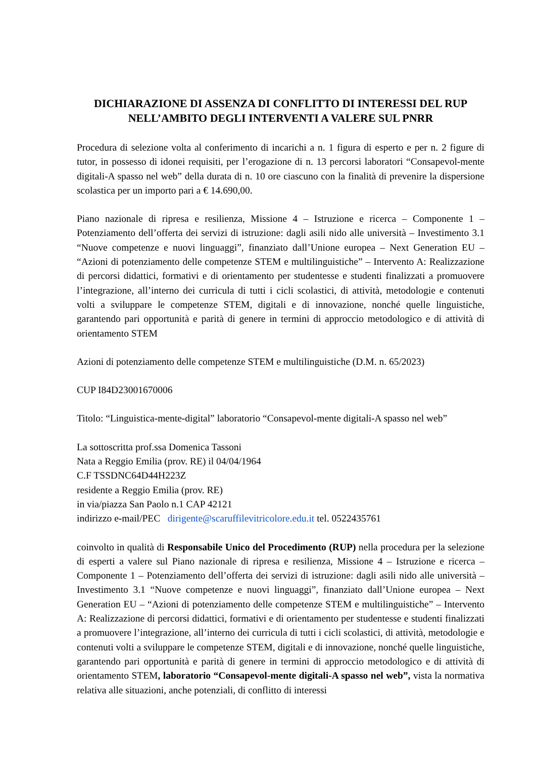DICHIARAZIONE DI ASSENZA DI CONFLITTO DI INTERESSI DEL RUP NELL’AMBITO DEGLI INTERVENTI A VALERE SUL PNRR
Procedura di selezione volta al conferimento di incarichi a n. 1 figura di esperto e per n. 2 figure di tutor, in possesso di idonei requisiti, per l’erogazione di n. 13 percorsi laboratori “Consapevol-mente digitali-A spasso nel web” della durata di n. 10 ore ciascuno con la finalità di prevenire la dispersione scolastica per un importo pari a € 14.690,00.
Piano nazionale di ripresa e resilienza, Missione 4 – Istruzione e ricerca – Componente 1 – Potenziamento dell’offerta dei servizi di istruzione: dagli asili nido alle università – Investimento 3.1 “Nuove competenze e nuovi linguaggi”, finanziato dall’Unione europea – Next Generation EU – “Azioni di potenziamento delle competenze STEM e multilinguistiche” – Intervento A: Realizzazione di percorsi didattici, formativi e di orientamento per studentesse e studenti finalizzati a promuovere l’integrazione, all’interno dei curricula di tutti i cicli scolastici, di attività, metodologie e contenuti volti a sviluppare le competenze STEM, digitali e di innovazione, nonché quelle linguistiche, garantendo pari opportunità e parità di genere in termini di approccio metodologico e di attività di orientamento STEM
Azioni di potenziamento delle competenze STEM e multilinguistiche (D.M. n. 65/2023)
CUP I84D23001670006
Titolo: “Linguistica-mente-digital” laboratorio “Consapevol-mente digitali-A spasso nel web”
La sottoscritta prof.ssa Domenica Tassoni
Nata a Reggio Emilia (prov. RE) il 04/04/1964
C.F TSSDNC64D44H223Z
residente a Reggio Emilia (prov. RE)
in via/piazza San Paolo n.1 CAP 42121
indirizzo e-mail/PEC dirigente@scaruffilevitricolore.edu.it tel. 0522435761
coinvolto in qualità di Responsabile Unico del Procedimento (RUP) nella procedura per la selezione di esperti a valere sul Piano nazionale di ripresa e resilienza, Missione 4 – Istruzione e ricerca – Componente 1 – Potenziamento dell’offerta dei servizi di istruzione: dagli asili nido alle università – Investimento 3.1 “Nuove competenze e nuovi linguaggi”, finanziato dall’Unione europea – Next Generation EU – “Azioni di potenziamento delle competenze STEM e multilinguistiche” – Intervento A: Realizzazione di percorsi didattici, formativi e di orientamento per studentesse e studenti finalizzati a promuovere l’integrazione, all’interno dei curricula di tutti i cicli scolastici, di attività, metodologie e contenuti volti a sviluppare le competenze STEM, digitali e di innovazione, nonché quelle linguistiche, garantendo pari opportunità e parità di genere in termini di approccio metodologico e di attività di orientamento STEM, laboratorio “Consapevol-mente digitali-A spasso nel web”, vista la normativa relativa alle situazioni, anche potenziali, di conflitto di interessi